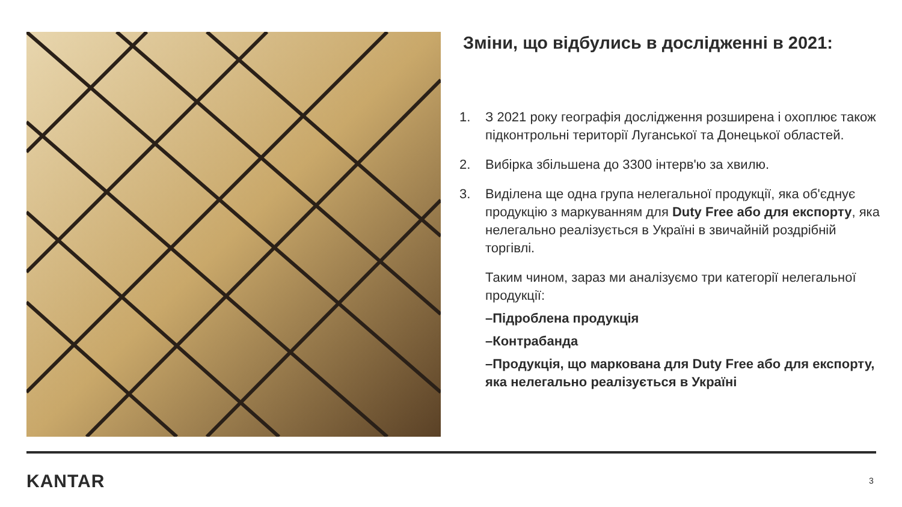Зміни, що відбулись в дослідженні в 2021:
1. З 2021 року географія дослідження розширена і охоплює також підконтрольні території Луганської та Донецької областей.
2. Вибірка збільшена до 3300 інтерв'ю за хвилю.
3. Виділена ще одна група нелегальної продукції, яка об'єднує продукцію з маркуванням для Duty Free або для експорту, яка нелегально реалізується в Україні в звичайній роздрібній торгівлі.
Таким чином, зараз ми аналізуємо три категорії нелегальної продукції:
–Підроблена продукція
–Контрабанда
–Продукція, що маркована для Duty Free або для експорту, яка нелегально реалізується в Україні
KANTAR 3